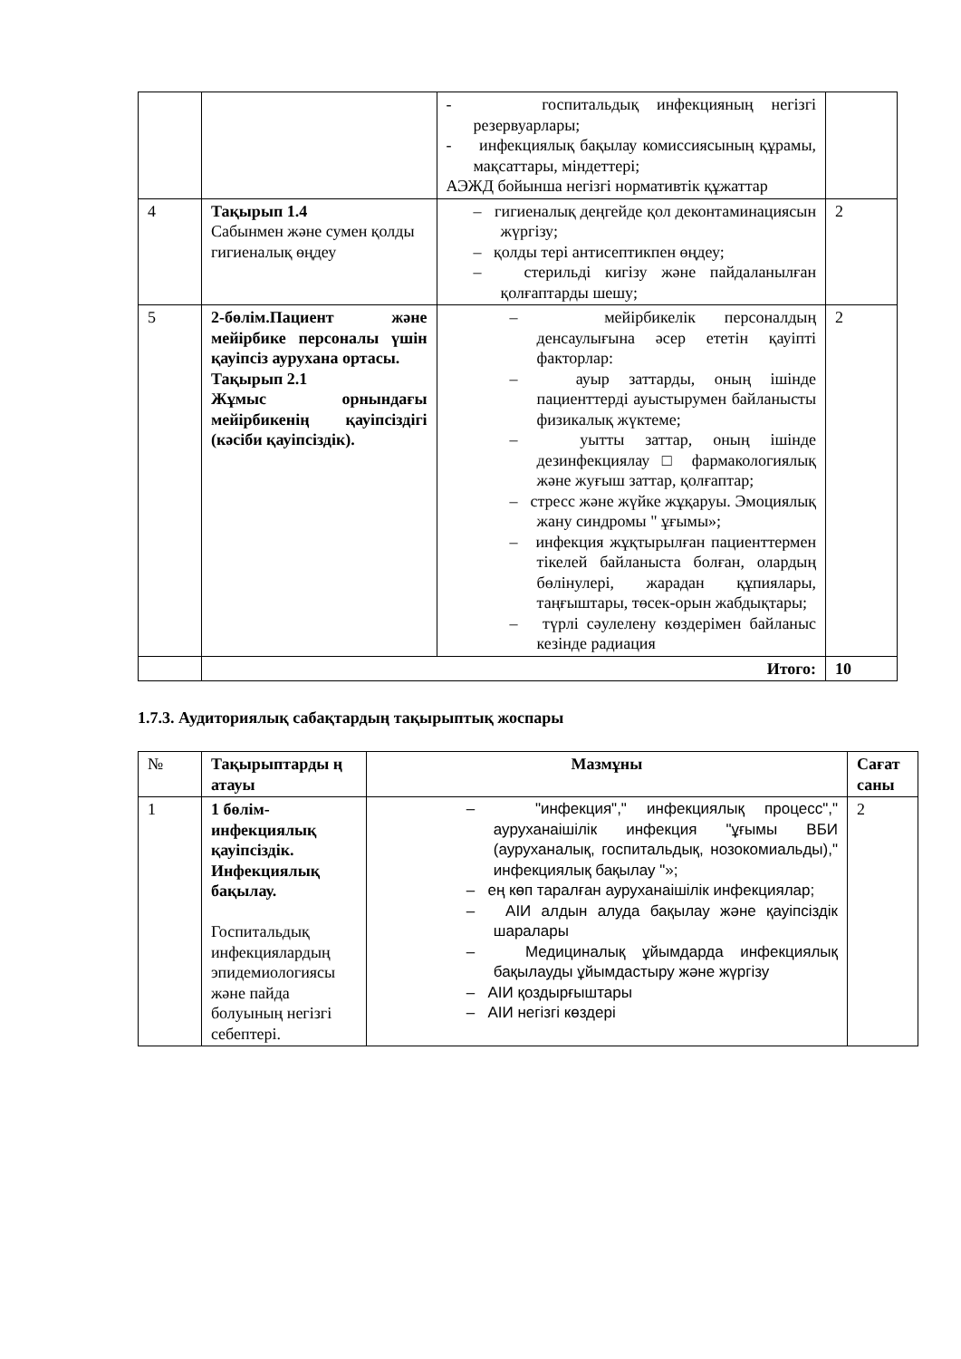| | | - госпитальдық инфекцияның негізгі резервуарлары; - инфекциялық бақылау комиссиясының құрамы, мақсаттары, міндеттері; АЭЖД бойынша негізгі нормативтік құжаттар | |
| 4 | Тақырып 1.4 Сабынмен және сумен қолды гигиеналық өңдеу | – гигиеналық деңгейде қол деконтаминациясын жүргізу; – қолды тері антисептикпен өңдеу; – стерильді кигізу және пайдаланылған қолғаптарды шешу; | 2 |
| 5 | 2-бөлім.Пациент және мейірбике персоналы үшін қауіпсіз аурухана ортасы. Тақырып 2.1 Жұмыс орнындағы мейірбикенің қауіпсіздігі (кәсіби қауіпсіздік). | – мейірбикелік персоналдың денсаулығына әсер ететін қауіпті факторлар: – ауыр заттарды, оның ішінде пациенттерді ауыстырумен байланысты физикалық жүктеме; – уытты заттар, оның ішінде дезинфекциялау □ фармакологиялық және жуғыш заттар, қолғаптар; – стресс және жүйке жұқаруы. Эмоциялық жану синдромы " ұғымы»; – инфекция жұқтырылған пациенттермен тікелей байланыста болған, олардың бөлінулері, жарадан құпиялары, таңғыштары, төсек-орын жабдықтары; – түрлі сәулелену көздерімен байланыс кезінде радиация | 2 |
| | Итого: | | 10 |
1.7.3. Аудиториялық сабақтардың тақырыптық жоспары
| № | Тақырыптарды ң атауы | Мазмұны | Сағат саны |
| --- | --- | --- | --- |
| 1 | 1 бөлім-инфекциялық қауіпсіздік. Инфекциялық бақылау. Госпитальдық инфекциялардың эпидемиологиясы және пайда болуының негізгі себептері. | – "инфекция"," инфекциялық процесс"," ауруханаішілік инфекция "ұғымы ВБИ (ауруханалық, госпитальдық, нозокомиальды)," инфекциялық бақылау "»; – ең көп таралған ауруханаішілік инфекциялар; – АІИ алдын алуда бақылау және қауіпсіздік шаралары – Медициналық ұйымдарда инфекциялық бақылауды ұйымдастыру және жүргізу – АІИ қоздырғыштары – АІИ негізгі көздері | 2 |